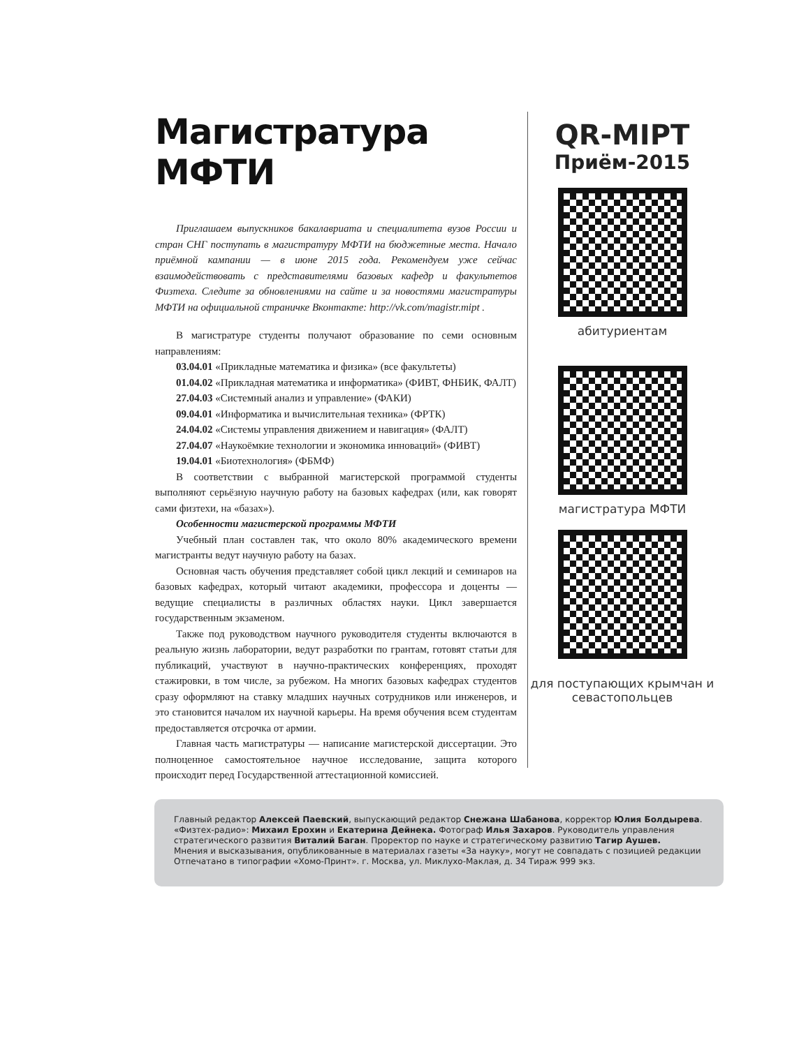Магистратура МФТИ
Приглашаем выпускников бакалавриата и специалитета вузов России и стран СНГ поступать в магистратуру МФТИ на бюджетные места. Начало приёмной кампании — в июне 2015 года. Рекомендуем уже сейчас взаимодействовать с представителями базовых кафедр и факультетов Физтеха. Следите за обновлениями на сайте и за новостями магистратуры МФТИ на официальной страничке Вконтакте: http://vk.com/magistr.mipt .
В магистратуре студенты получают образование по семи основным направлениям:
03.04.01 «Прикладные математика и физика» (все факультеты)
01.04.02 «Прикладная математика и информатика» (ФИВТ, ФНБИК, ФАЛТ)
27.04.03 «Системный анализ и управление» (ФАКИ)
09.04.01 «Информатика и вычислительная техника» (ФРТК)
24.04.02 «Системы управления движением и навигация» (ФАЛТ)
27.04.07 «Наукоёмкие технологии и экономика инноваций» (ФИВТ)
19.04.01 «Биотехнология» (ФБМФ)
В соответствии с выбранной магистерской программой студенты выполняют серьёзную научную работу на базовых кафедрах (или, как говорят сами физтехи, на «базах»).
Особенности магистерской программы МФТИ
Учебный план составлен так, что около 80% академического времени магистранты ведут научную работу на базах.
Основная часть обучения представляет собой цикл лекций и семинаров на базовых кафедрах, который читают академики, профессора и доценты — ведущие специалисты в различных областях науки. Цикл завершается государственным экзаменом.
Также под руководством научного руководителя студенты включаются в реальную жизнь лаборатории, ведут разработки по грантам, готовят статьи для публикаций, участвуют в научно-практических конференциях, проходят стажировки, в том числе, за рубежом. На многих базовых кафедрах студентов сразу оформляют на ставку младших научных сотрудников или инженеров, и это становится началом их научной карьеры. На время обучения всем студентам предоставляется отсрочка от армии.
Главная часть магистратуры — написание магистерской диссертации. Это полноценное самостоятельное научное исследование, защита которого происходит перед Государственной аттестационной комиссией.
QR-MIPT
Приём-2015
абитуриентам
магистратура МФТИ
для поступающих крымчан и севастопольцев
Главный редактор Алексей Паевский, выпускающий редактор Снежана Шабанова, корректор Юлия Болдырева. «Физтех-радио»: Михаил Ерохин и Екатерина Дейнека. Фотограф Илья Захаров. Руководитель управления стратегического развития Виталий Баган. Проректор по науке и стратегическому развитию Тагир Аушев.
Мнения и высказывания, опубликованные в материалах газеты «За науку», могут не совпадать с позицией редакции
Отпечатано в типографии «Хомо-Принт». г. Москва, ул. Миклухо-Маклая, д. 34 Тираж 999 экз.